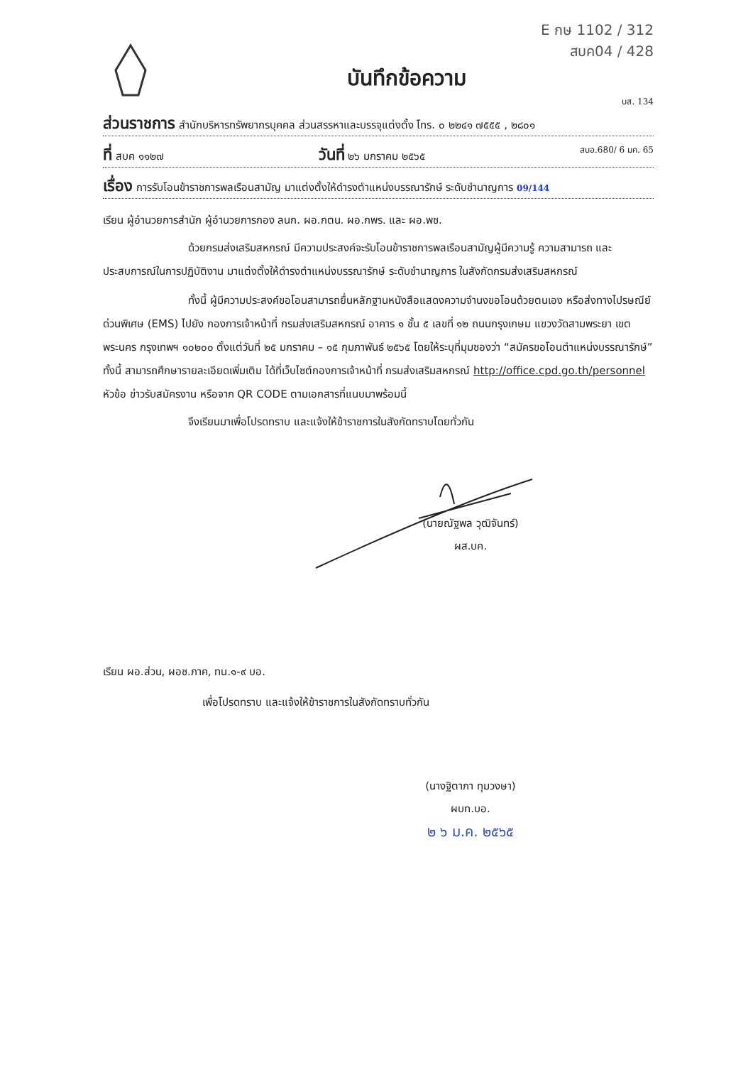E กษ 1102 / 312
สบค04 / 428
บันทึกข้อความ
บส. 134
ส่วนราชการ สำนักบริหารทรัพยากรบุคคล ส่วนสรรหาและบรรจุแต่งตั้ง โทร. ๐ ๒๒๔๑ ๗๕๕๕ , ๒๘๐๑
ที่ สบค ๑๑๒๗ วันที่ ๒๖ มกราคม ๒๕๖๕ สบอ.680/ 6 มค. 65
เรื่อง การรับโอนข้าราชการพลเรือนสามัญ มาแต่งตั้งให้ดำรงตำแหน่งบรรณารักษ์ ระดับชำนาญการ 09/144
เรียน ผู้อำนวยการสำนัก ผู้อำนวยการกอง ลนก. ผอ.กตน. ผอ.กพร. และ ผอ.พช.
ด้วยกรมส่งเสริมสหกรณ์ มีความประสงค์จะรับโอนข้าราชการพลเรือนสามัญผู้มีความรู้ ความสามารถ และประสบการณ์ในการปฏิบัติงาน มาแต่งตั้งให้ดำรงตำแหน่งบรรณารักษ์ ระดับชำนาญการ ในสังกัดกรมส่งเสริมสหกรณ์
ทั้งนี้ ผู้มีความประสงค์ขอโอนสามารถยื่นหลักฐานหนังสือแสดงความจำนงขอโอนด้วยตนเอง หรือส่งทางไปรษณีย์ด่วนพิเศษ (EMS) ไปยัง กองการเจ้าหน้าที่ กรมส่งเสริมสหกรณ์ อาคาร ๑ ชั้น ๕ เลขที่ ๑๒ ถนนกรุงเกษม แขวงวัดสามพระยา เขตพระนคร กรุงเทพฯ ๑๐๒๐๐ ตั้งแต่วันที่ ๒๕ มกราคม – ๑๕ กุมภาพันธ์ ๒๕๖๕ โดยให้ระบุที่มุมซองว่า “สมัครขอโอนตำแหน่งบรรณารักษ์” ทั้งนี้ สามารถศึกษารายละเอียดเพิ่มเติม ได้ที่เว็บไซต์กองการเจ้าหน้าที่ กรมส่งเสริมสหกรณ์ http://office.cpd.go.th/personnel หัวข้อ ข่าวรับสมัครงาน หรือจาก QR CODE ตามเอกสารที่แนบมาพร้อมนี้
จึงเรียนมาเพื่อโปรดทราบ และแจ้งให้ข้าราชการในสังกัดทราบโดยทั่วกัน
(นายณัฐพล วุฒิจันทร์)
ผส.บค.
เรียน ผอ.ส่วน, ผอช.ภาค, ทน.๑-๙ บอ.
เพื่อโปรดทราบ และแจ้งให้ข้าราชการในสังกัดทราบทั่วกัน
(นางฐิตาภา ทุมวงษา)
ผบท.บอ.
๒ ๖ ม.ค. ๒๕๖๕